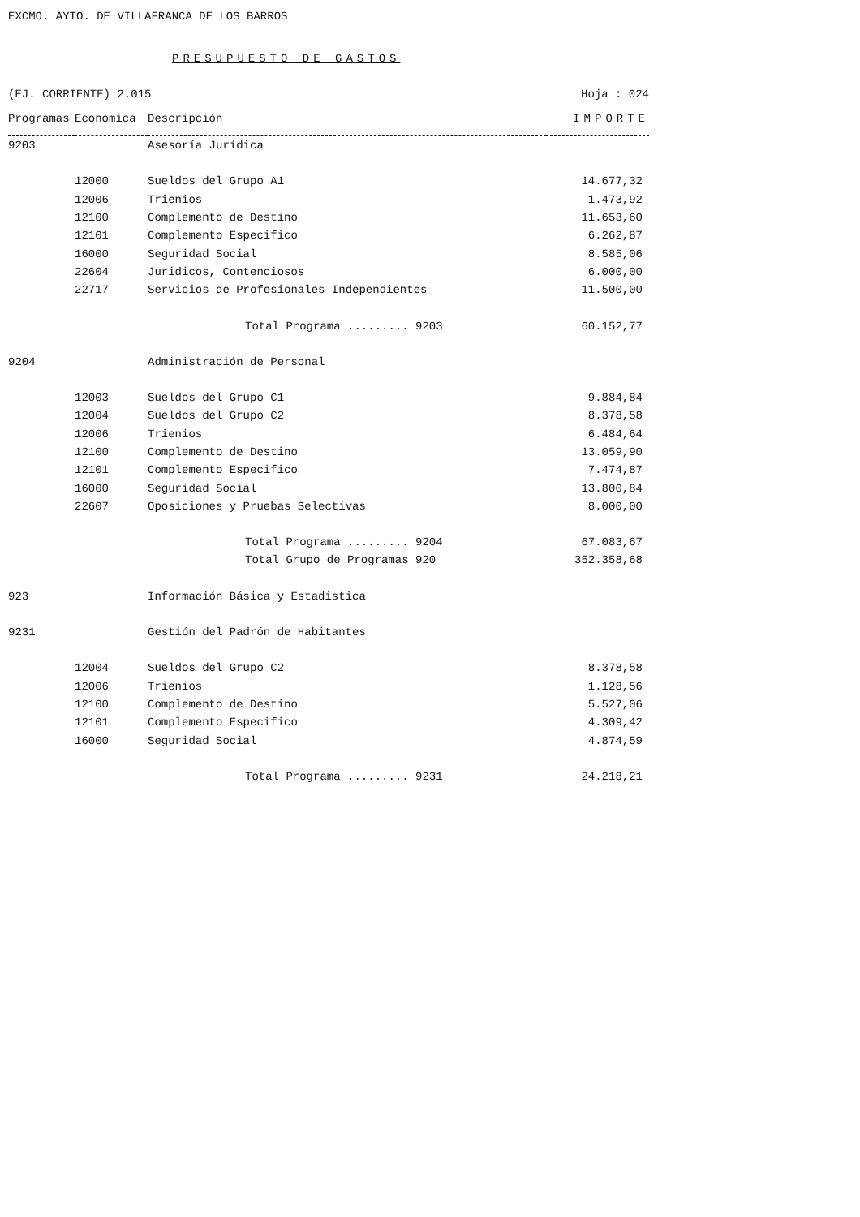EXCMO. AYTO. DE VILLAFRANCA DE LOS BARROS
PRESUPUESTO DE GASTOS
(EJ. CORRIENTE) 2.015 Hoja : 024
| Programas | Económica | Descripción | IMPORTE |
| --- | --- | --- | --- |
| 9203 | | Asesoría Jurídica | |
| | 12000 | Sueldos del Grupo A1 | 14.677,32 |
| | 12006 | Trienios | 1.473,92 |
| | 12100 | Complemento de Destino | 11.653,60 |
| | 12101 | Complemento Especifico | 6.262,87 |
| | 16000 | Seguridad Social | 8.585,06 |
| | 22604 | Juridicos, Contenciosos | 6.000,00 |
| | 22717 | Servicios de Profesionales Independientes | 11.500,00 |
| | | Total Programa ......... 9203 | 60.152,77 |
| 9204 | | Administración de Personal | |
| | 12003 | Sueldos del Grupo C1 | 9.884,84 |
| | 12004 | Sueldos del Grupo C2 | 8.378,58 |
| | 12006 | Trienios | 6.484,64 |
| | 12100 | Complemento de Destino | 13.059,90 |
| | 12101 | Complemento Especifico | 7.474,87 |
| | 16000 | Seguridad Social | 13.800,84 |
| | 22607 | Oposiciones y Pruebas Selectivas | 8.000,00 |
| | | Total Programa ......... 9204 | 67.083,67 |
| | | Total Grupo de Programas 920 | 352.358,68 |
| 923 | | Información Básica y Estadistica | |
| 9231 | | Gestión del Padrón de Habitantes | |
| | 12004 | Sueldos del Grupo C2 | 8.378,58 |
| | 12006 | Trienios | 1.128,56 |
| | 12100 | Complemento de Destino | 5.527,06 |
| | 12101 | Complemento Especifico | 4.309,42 |
| | 16000 | Seguridad Social | 4.874,59 |
| | | Total Programa ......... 9231 | 24.218,21 |